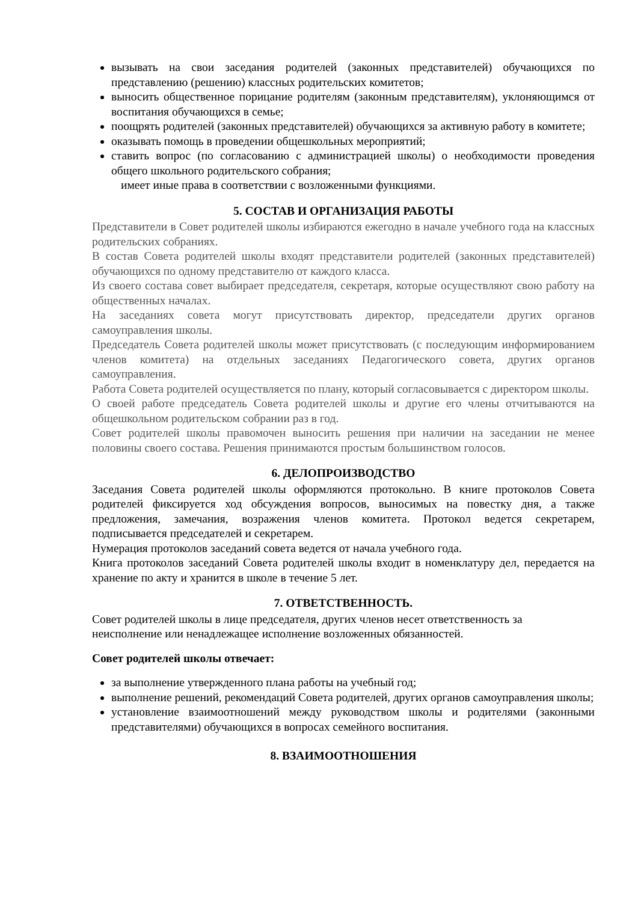вызывать на свои заседания родителей (законных представителей) обучающихся по представлению (решению) классных родительских комитетов;
выносить общественное порицание родителям (законным представителям), уклоняющимся от воспитания обучающихся в семье;
поощрять родителей (законных представителей) обучающихся за активную работу в комитете;
оказывать помощь в проведении общешкольных мероприятий;
ставить вопрос (по согласованию с администрацией школы) о необходимости проведения общего школьного родительского собрания;
имеет иные права в соответствии с возложенными функциями.
5. СОСТАВ И ОРГАНИЗАЦИЯ РАБОТЫ
Представители в Совет родителей школы избираются ежегодно в начале учебного года на классных родительских собраниях.
В состав Совета родителей школы входят представители родителей (законных представителей) обучающихся по одному представителю от каждого класса.
Из своего состава совет выбирает председателя, секретаря, которые осуществляют свою работу на общественных началах.
На заседаниях совета могут присутствовать директор, председатели других органов самоуправления школы.
Председатель Совета родителей школы может присутствовать (с последующим информированием членов комитета) на отдельных заседаниях Педагогического совета, других органов самоуправления.
Работа Совета родителей осуществляется по плану, который согласовывается с директором школы.
О своей работе председатель Совета родителей школы и другие его члены отчитываются на общешкольном родительском собрании раз в год.
Совет родителей школы правомочен выносить решения при наличии на заседании не менее половины своего состава. Решения принимаются простым большинством голосов.
6. ДЕЛОПРОИЗВОДСТВО
Заседания Совета родителей школы оформляются протокольно. В книге протоколов Совета родителей фиксируется ход обсуждения вопросов, выносимых на повестку дня, а также предложения, замечания, возражения членов комитета. Протокол ведется секретарем, подписывается председателей и секретарем.
Нумерация протоколов заседаний совета ведется от начала учебного года.
Книга протоколов заседаний Совета родителей школы входит в номенклатуру дел, передается на хранение по акту и хранится в школе в течение 5 лет.
7. ОТВЕТСТВЕННОСТЬ.
Совет родителей школы в лице председателя, других членов несет ответственность за неисполнение или ненадлежащее исполнение возложенных обязанностей.
Совет родителей школы отвечает:
за выполнение утвержденного плана работы на учебный год;
выполнение решений, рекомендаций Совета родителей, других органов самоуправления школы;
установление взаимоотношений между руководством школы и родителями (законными представителями) обучающихся в вопросах семейного воспитания.
8. ВЗАИМООТНОШЕНИЯ